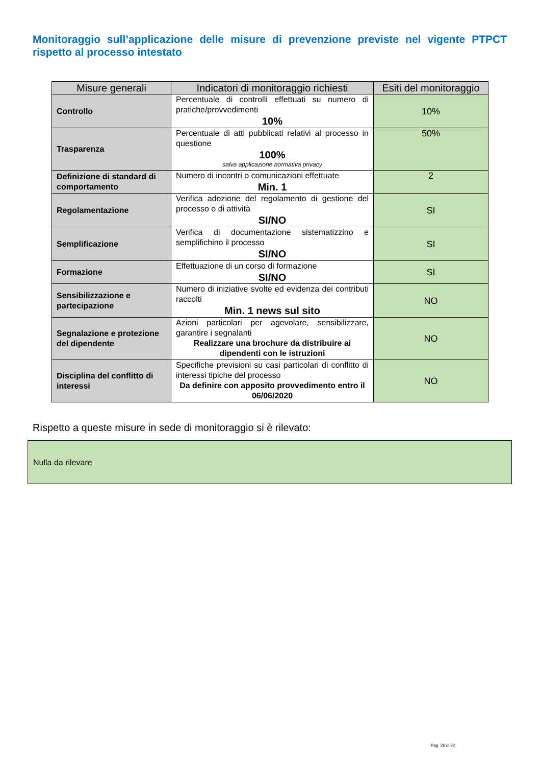Monitoraggio sull’applicazione delle misure di prevenzione previste nel vigente PTPCT rispetto al processo intestato
| Misure generali | Indicatori di monitoraggio richiesti | Esiti del monitoraggio |
| --- | --- | --- |
| Controllo | Percentuale di controlli effettuati su numero di pratiche/provvedimenti 10% | 10% |
| Trasparenza | Percentuale di atti pubblicati relativi al processo in questione 100% salva applicazione normativa privacy | 50% |
| Definizione di standard di comportamento | Numero di incontri o comunicazioni effettuate Min. 1 | 2 |
| Regolamentazione | Verifica adozione del regolamento di gestione del processo o di attività SI/NO | SI |
| Semplificazione | Verifica di documentazione sistematizzino e semplifichino il processo SI/NO | SI |
| Formazione | Effettuazione di un corso di formazione SI/NO | SI |
| Sensibilizzazione e partecipazione | Numero di iniziative svolte ed evidenza dei contributi raccolti Min. 1 news sul sito | NO |
| Segnalazione e protezione del dipendente | Azioni particolari per agevolare, sensibilizzare, garantire i segnalanti Realizzare una brochure da distribuire ai dipendenti con le istruzioni | NO |
| Disciplina del conflitto di interessi | Specifiche previsioni su casi particolari di conflitto di interessi tipiche del processo Da definire con apposito provvedimento entro il 06/06/2020 | NO |
Rispetto a queste misure in sede di monitoraggio si è rilevato:
Nulla da rilevare
Pag. 26 di 32